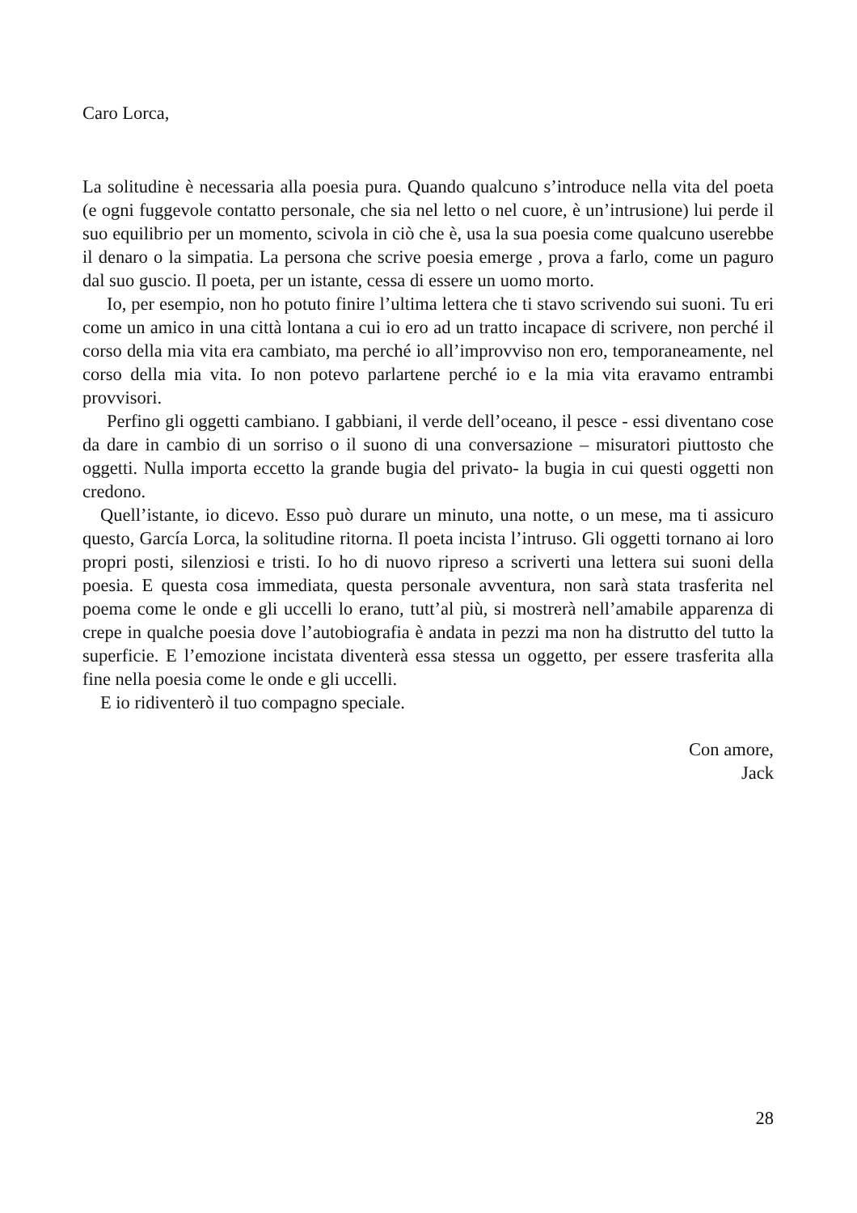Caro Lorca,
La solitudine è necessaria alla poesia pura. Quando qualcuno s’introduce nella vita del poeta (e ogni fuggevole contatto personale, che sia nel letto o nel cuore, è un’intrusione) lui perde il suo equilibrio per un momento, scivola in ciò che è, usa la sua poesia come qualcuno userebbe il denaro o la simpatia. La persona che scrive poesia emerge , prova a farlo, come un paguro dal suo guscio. Il poeta, per un istante, cessa di essere un uomo morto.
Io, per esempio, non ho potuto finire l’ultima lettera che ti stavo scrivendo sui suoni. Tu eri come un amico in una città lontana a cui io ero ad un tratto incapace di scrivere, non perché il corso della mia vita era cambiato, ma perché io all’improvviso non ero, temporaneamente, nel corso della mia vita. Io non potevo parlartene perché io e la mia vita eravamo entrambi provvisori.
Perfino gli oggetti cambiano. I gabbiani, il verde dell’oceano, il pesce - essi diventano cose da dare in cambio di un sorriso o il suono di una conversazione – misuratori piuttosto che oggetti. Nulla importa eccetto la grande bugia del privato- la bugia in cui questi oggetti non credono.
Quell’istante, io dicevo. Esso può durare un minuto, una notte, o un mese, ma ti assicuro questo, García Lorca, la solitudine ritorna. Il poeta incista l’intruso. Gli oggetti tornano ai loro propri posti, silenziosi e tristi. Io ho di nuovo ripreso a scriverti una lettera sui suoni della poesia. E questa cosa immediata, questa personale avventura, non sarà stata trasferita nel poema come le onde e gli uccelli lo erano, tutt’al più, si mostrerà nell’amabile apparenza di crepe in qualche poesia dove l’autobiografia è andata in pezzi ma non ha distrutto del tutto la superficie. E l’emozione incistata diventerà essa stessa un oggetto, per essere trasferita alla fine nella poesia come le onde e gli uccelli.
E io ridiventerò il tuo compagno speciale.
Con amore,
Jack
28